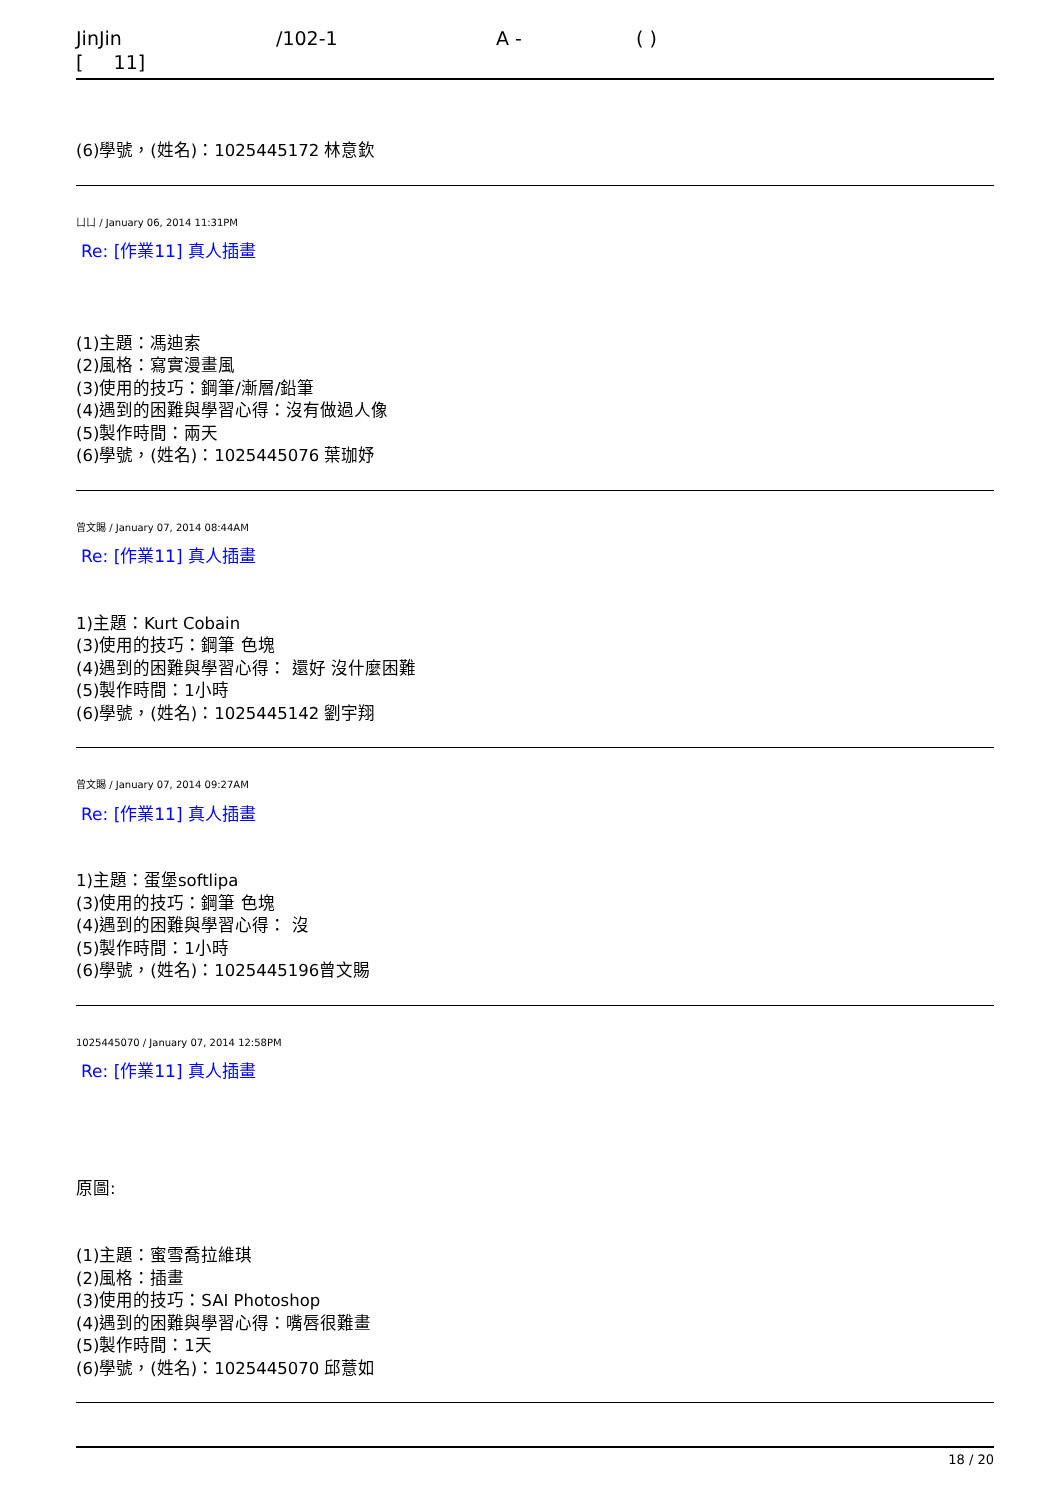JinJin /102-1 A - ( )
[ 11]
(6)學號，(姓名)：1025445172 林意欽
ㄩㄩ / January 06, 2014 11:31PM
Re: [作業11] 真人插畫
(1)主題：馮迪索
(2)風格：寫實漫畫風
(3)使用的技巧：鋼筆/漸層/鉛筆
(4)遇到的困難與學習心得：沒有做過人像
(5)製作時間：兩天
(6)學號，(姓名)：1025445076 葉珈妤
曾文賜 / January 07, 2014 08:44AM
Re: [作業11] 真人插畫
1)主題：Kurt Cobain
(3)使用的技巧：鋼筆 色塊
(4)遇到的困難與學習心得： 還好 沒什麼困難
(5)製作時間：1小時
(6)學號，(姓名)：1025445142 劉宇翔
曾文賜 / January 07, 2014 09:27AM
Re: [作業11] 真人插畫
1)主題：蛋堡softlipa
(3)使用的技巧：鋼筆 色塊
(4)遇到的困難與學習心得： 沒
(5)製作時間：1小時
(6)學號，(姓名)：1025445196曾文賜
1025445070 / January 07, 2014 12:58PM
Re: [作業11] 真人插畫
原圖:
(1)主題：蜜雪喬拉維琪
(2)風格：插畫
(3)使用的技巧：SAI Photoshop
(4)遇到的困難與學習心得：嘴唇很難畫
(5)製作時間：1天
(6)學號，(姓名)：1025445070 邱薏如
18 / 20